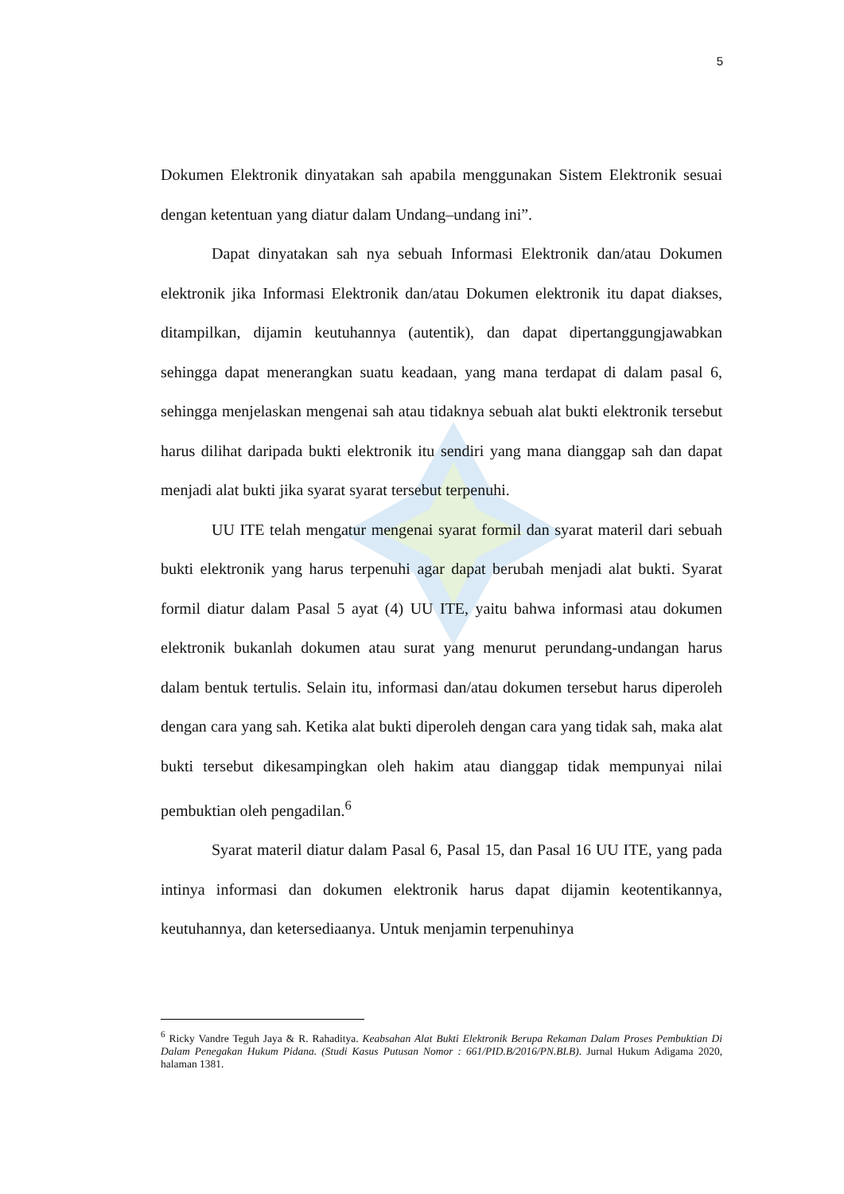5
Dokumen Elektronik dinyatakan sah apabila menggunakan Sistem Elektronik sesuai dengan ketentuan yang diatur dalam Undang–undang ini”.
Dapat dinyatakan sah nya sebuah Informasi Elektronik dan/atau Dokumen elektronik jika Informasi Elektronik dan/atau Dokumen elektronik itu dapat diakses, ditampilkan, dijamin keutuhannya (autentik), dan dapat dipertanggungjawabkan sehingga dapat menerangkan suatu keadaan, yang mana terdapat di dalam pasal 6, sehingga menjelaskan mengenai sah atau tidaknya sebuah alat bukti elektronik tersebut harus dilihat daripada bukti elektronik itu sendiri yang mana dianggap sah dan dapat menjadi alat bukti jika syarat syarat tersebut terpenuhi.
UU ITE telah mengatur mengenai syarat formil dan syarat materil dari sebuah bukti elektronik yang harus terpenuhi agar dapat berubah menjadi alat bukti. Syarat formil diatur dalam Pasal 5 ayat (4) UU ITE, yaitu bahwa informasi atau dokumen elektronik bukanlah dokumen atau surat yang menurut perundang-undangan harus dalam bentuk tertulis. Selain itu, informasi dan/atau dokumen tersebut harus diperoleh dengan cara yang sah. Ketika alat bukti diperoleh dengan cara yang tidak sah, maka alat bukti tersebut dikesampingkan oleh hakim atau dianggap tidak mempunyai nilai pembuktian oleh pengadilan.<sup>6</sup>
Syarat materil diatur dalam Pasal 6, Pasal 15, dan Pasal 16 UU ITE, yang pada intinya informasi dan dokumen elektronik harus dapat dijamin keotentikannya, keutuhannya, dan ketersediaanya. Untuk menjamin terpenuhinya
<sup>6</sup> Ricky Vandre Teguh Jaya & R. Rahaditya. Keabsahan Alat Bukti Elektronik Berupa Rekaman Dalam Proses Pembuktian Di Dalam Penegakan Hukum Pidana. (Studi Kasus Putusan Nomor : 661/PID.B/2016/PN.BLB). Jurnal Hukum Adigama 2020, halaman 1381.